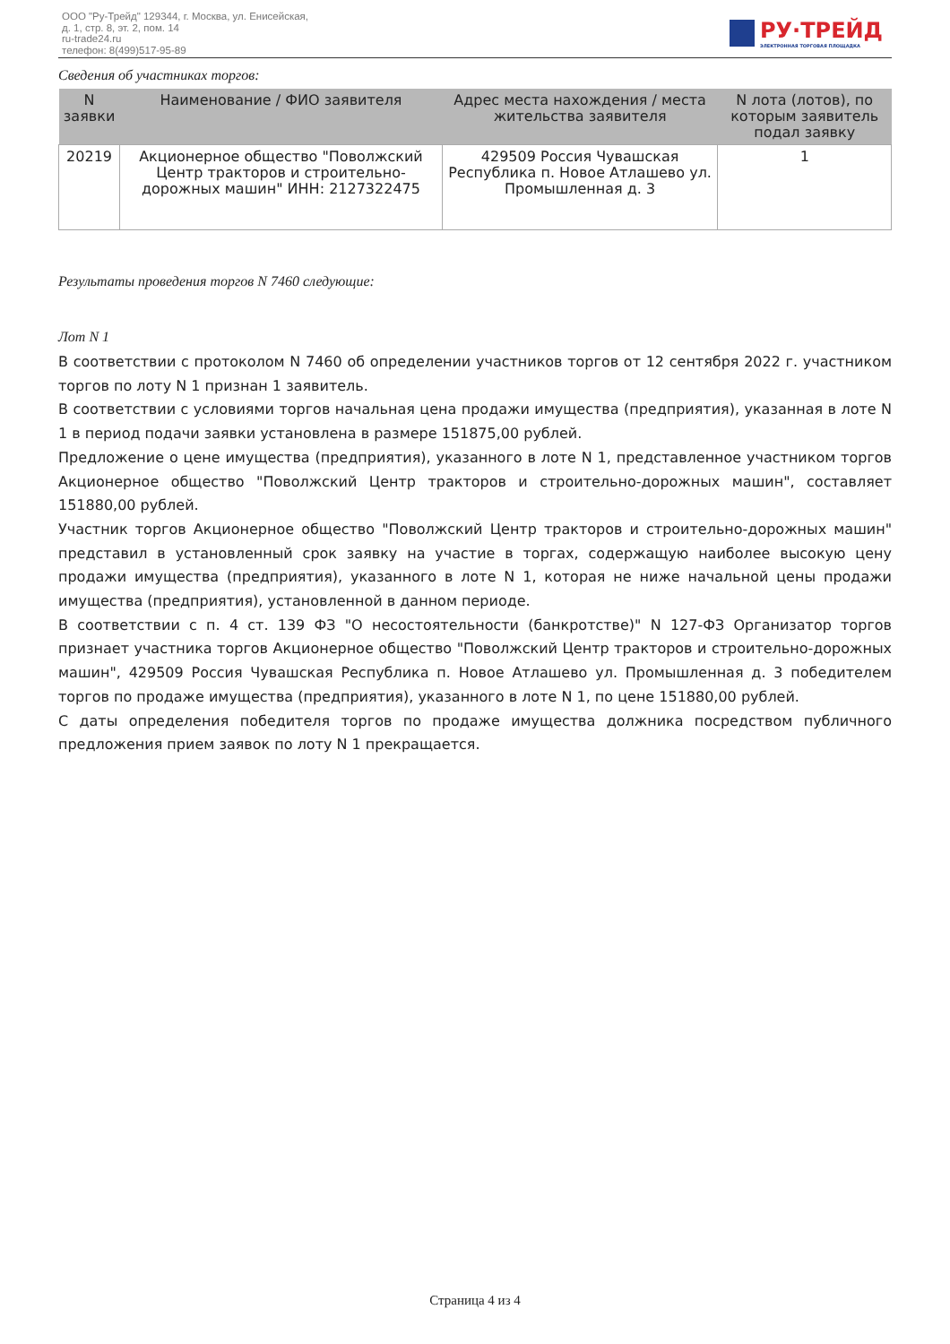ООО "Ру-Трейд" 129344, г. Москва, ул. Енисейская,
д. 1, стр. 8, эт. 2, пом. 14
ru-trade24.ru
телефон: 8(499)517-95-89
РУ·ТРЕЙД
ЭЛЕКТРОННАЯ ТОРГОВАЯ ПЛОЩАДКА
Сведения об участниках торгов:
| N заявки | Наименование / ФИО заявителя | Адрес места нахождения / места жительства заявителя | N лота (лотов), по которым заявитель подал заявку |
| --- | --- | --- | --- |
| 20219 | Акционерное общество "Поволжский Центр тракторов и строительно-дорожных машин" ИНН: 2127322475 | 429509 Россия Чувашская Республика п. Новое Атлашево ул. Промышленная д. 3 | 1 |
Результаты проведения торгов N 7460 следующие:
Лот N 1
В соответствии с протоколом N 7460 об определении участников торгов от 12 сентября 2022 г. участником торгов по лоту N 1 признан 1 заявитель.
В соответствии с условиями торгов начальная цена продажи имущества (предприятия), указанная в лоте N 1 в период подачи заявки установлена в размере 151875,00 рублей.
Предложение о цене имущества (предприятия), указанного в лоте N 1, представленное участником торгов Акционерное общество "Поволжский Центр тракторов и строительно-дорожных машин", составляет 151880,00 рублей.
Участник торгов Акционерное общество "Поволжский Центр тракторов и строительно-дорожных машин" представил в установленный срок заявку на участие в торгах, содержащую наиболее высокую цену продажи имущества (предприятия), указанного в лоте N 1, которая не ниже начальной цены продажи имущества (предприятия), установленной в данном периоде.
В соответствии с п. 4 ст. 139 ФЗ "О несостоятельности (банкротстве)" N 127-ФЗ Организатор торгов признает участника торгов Акционерное общество "Поволжский Центр тракторов и строительно-дорожных машин", 429509 Россия Чувашская Республика п. Новое Атлашево ул. Промышленная д. 3 победителем торгов по продаже имущества (предприятия), указанного в лоте N 1, по цене 151880,00 рублей.
С даты определения победителя торгов по продаже имущества должника посредством публичного предложения прием заявок по лоту N 1 прекращается.
Страница 4 из 4